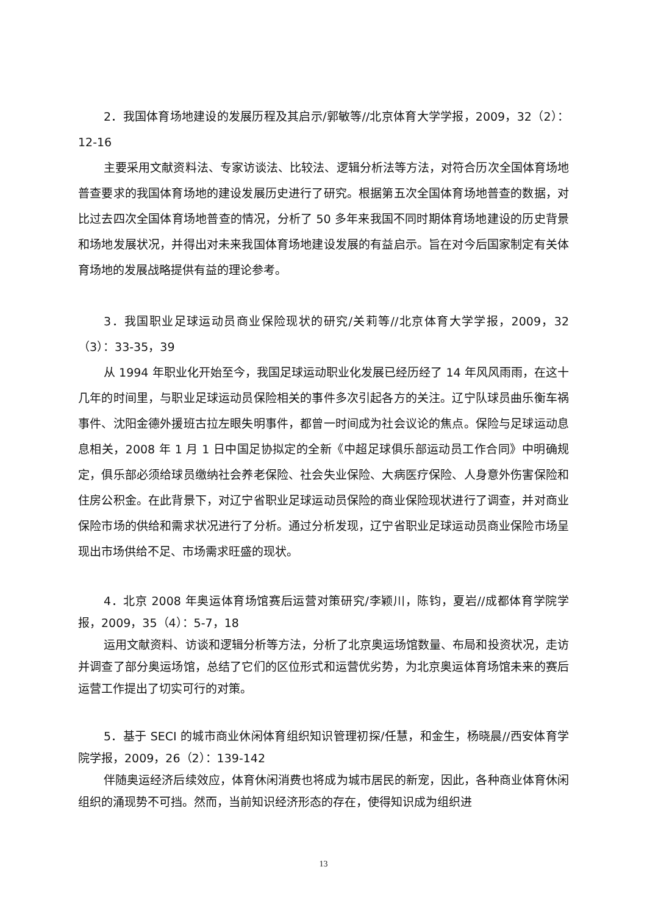2．我国体育场地建设的发展历程及其启示/郭敏等//北京体育大学学报，2009，32（2）：12-16
主要采用文献资料法、专家访谈法、比较法、逻辑分析法等方法，对符合历次全国体育场地普查要求的我国体育场地的建设发展历史进行了研究。根据第五次全国体育场地普查的数据，对比过去四次全国体育场地普查的情况，分析了 50 多年来我国不同时期体育场地建设的历史背景和场地发展状况，并得出对未来我国体育场地建设发展的有益启示。旨在对今后国家制定有关体育场地的发展战略提供有益的理论参考。
3．我国职业足球运动员商业保险现状的研究/关莉等//北京体育大学学报，2009，32（3）：33-35，39
从 1994 年职业化开始至今，我国足球运动职业化发展已经历经了 14 年风风雨雨，在这十几年的时间里，与职业足球运动员保险相关的事件多次引起各方的关注。辽宁队球员曲乐衡车祸事件、沈阳金德外援班古拉左眼失明事件，都曾一时间成为社会议论的焦点。保险与足球运动息息相关，2008 年 1 月 1 日中国足协拟定的全新《中超足球俱乐部运动员工作合同》中明确规定，俱乐部必须给球员缴纳社会养老保险、社会失业保险、大病医疗保险、人身意外伤害保险和住房公积金。在此背景下，对辽宁省职业足球运动员保险的商业保险现状进行了调查，并对商业保险市场的供给和需求状况进行了分析。通过分析发现，辽宁省职业足球运动员商业保险市场呈现出市场供给不足、市场需求旺盛的现状。
4．北京 2008 年奥运体育场馆赛后运营对策研究/李颖川，陈钧，夏岩//成都体育学院学报，2009，35（4）：5-7，18
运用文献资料、访谈和逻辑分析等方法，分析了北京奥运场馆数量、布局和投资状况，走访并调查了部分奥运场馆，总结了它们的区位形式和运营优劣势，为北京奥运体育场馆未来的赛后运营工作提出了切实可行的对策。
5．基于 SECI 的城市商业休闲体育组织知识管理初探/任慧，和金生，杨晓晨//西安体育学院学报，2009，26（2）：139-142
伴随奥运经济后续效应，体育休闲消费也将成为城市居民的新宠，因此，各种商业体育休闲组织的涌现势不可挡。然而，当前知识经济形态的存在，使得知识成为组织进
13